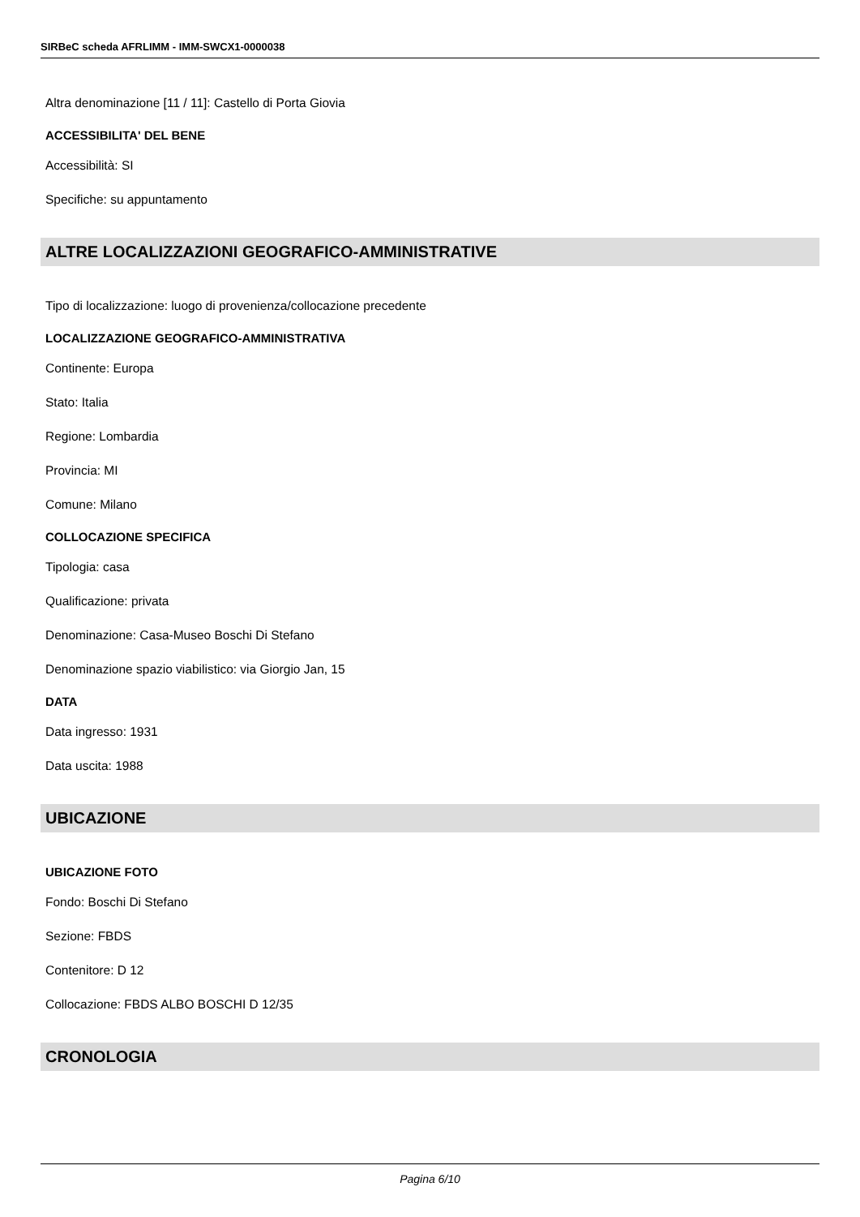SIRBeC scheda AFRLIMM - IMM-SWCX1-0000038
Altra denominazione [11 / 11]: Castello di Porta Giovia
ACCESSIBILITA' DEL BENE
Accessibilità: SI
Specifiche: su appuntamento
ALTRE LOCALIZZAZIONI GEOGRAFICO-AMMINISTRATIVE
Tipo di localizzazione: luogo di provenienza/collocazione precedente
LOCALIZZAZIONE GEOGRAFICO-AMMINISTRATIVA
Continente: Europa
Stato: Italia
Regione: Lombardia
Provincia: MI
Comune: Milano
COLLOCAZIONE SPECIFICA
Tipologia: casa
Qualificazione: privata
Denominazione: Casa-Museo Boschi Di Stefano
Denominazione spazio viabilistico: via Giorgio Jan, 15
DATA
Data ingresso: 1931
Data uscita: 1988
UBICAZIONE
UBICAZIONE FOTO
Fondo: Boschi Di Stefano
Sezione: FBDS
Contenitore: D 12
Collocazione: FBDS ALBO BOSCHI D 12/35
CRONOLOGIA
Pagina 6/10